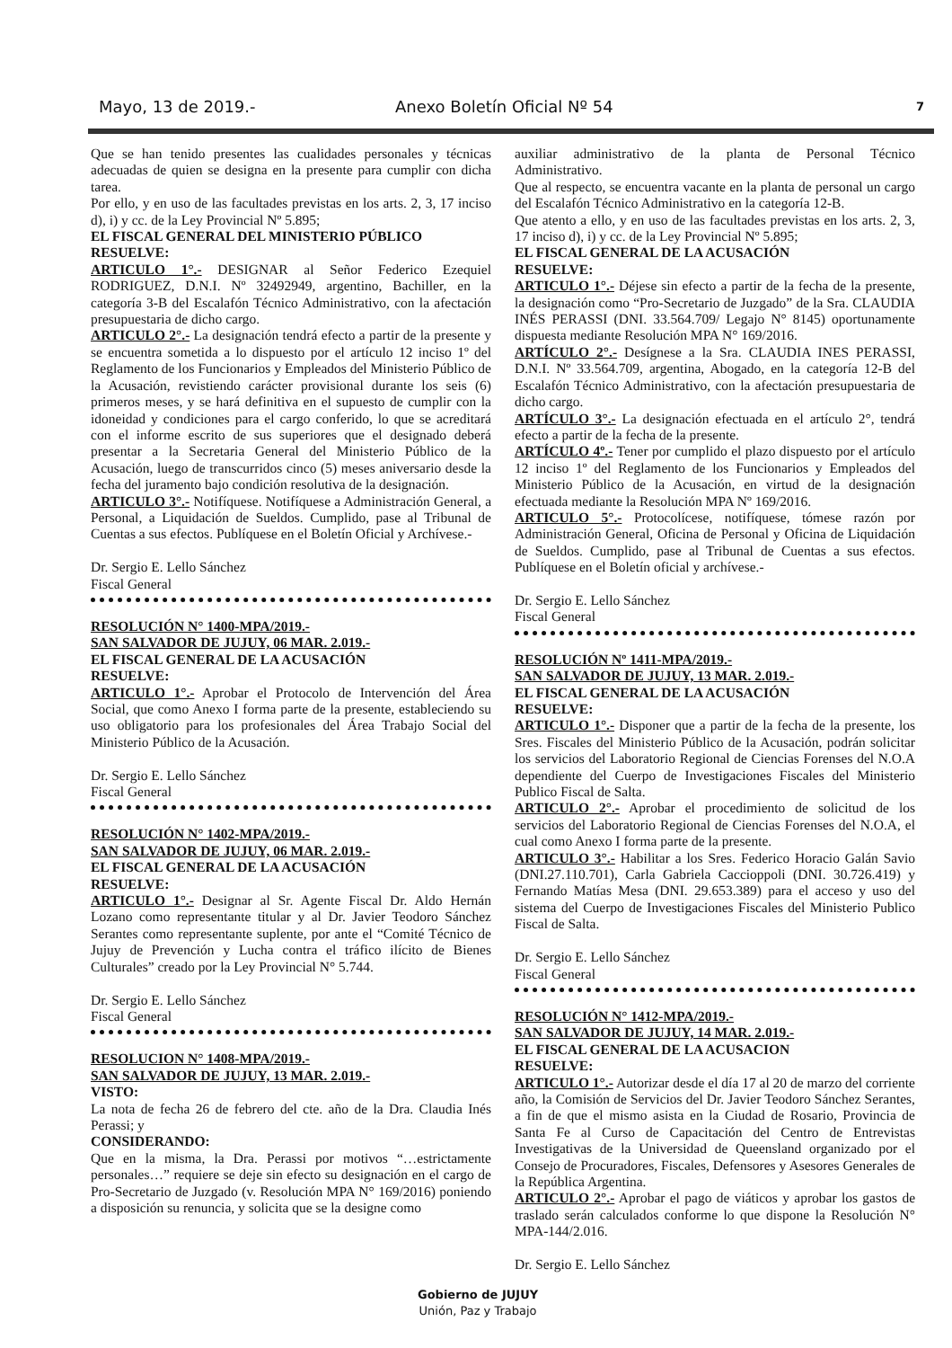Mayo, 13 de 2019.- Anexo Boletín Oficial Nº 54 7
Que se han tenido presentes las cualidades personales y técnicas adecuadas de quien se designa en la presente para cumplir con dicha tarea.
Por ello, y en uso de las facultades previstas en los arts. 2, 3, 17 inciso d), i) y cc. de la Ley Provincial Nº 5.895;
EL FISCAL GENERAL DEL MINISTERIO PÚBLICO
RESUELVE:
ARTICULO 1°.- DESIGNAR al Señor Federico Ezequiel RODRIGUEZ, D.N.I. Nº 32492949, argentino, Bachiller, en la categoría 3-B del Escalafón Técnico Administrativo, con la afectación presupuestaria de dicho cargo.
ARTICULO 2°.- La designación tendrá efecto a partir de la presente y se encuentra sometida a lo dispuesto por el artículo 12 inciso 1º del Reglamento de los Funcionarios y Empleados del Ministerio Público de la Acusación, revistiendo carácter provisional durante los seis (6) primeros meses, y se hará definitiva en el supuesto de cumplir con la idoneidad y condiciones para el cargo conferido, lo que se acreditará con el informe escrito de sus superiores que el designado deberá presentar a la Secretaria General del Ministerio Público de la Acusación, luego de transcurridos cinco (5) meses aniversario desde la fecha del juramento bajo condición resolutiva de la designación.
ARTICULO 3°.- Notifíquese. Notifíquese a Administración General, a Personal, a Liquidación de Sueldos. Cumplido, pase al Tribunal de Cuentas a sus efectos. Publíquese en el Boletín Oficial y Archívese.-
Dr. Sergio E. Lello Sánchez
Fiscal General
RESOLUCIÓN N° 1400-MPA/2019.-
SAN SALVADOR DE JUJUY, 06 MAR. 2.019.-
EL FISCAL GENERAL DE LA ACUSACIÓN
RESUELVE:
ARTICULO 1°.- Aprobar el Protocolo de Intervención del Área Social, que como Anexo I forma parte de la presente, estableciendo su uso obligatorio para los profesionales del Área Trabajo Social del Ministerio Público de la Acusación.
Dr. Sergio E. Lello Sánchez
Fiscal General
RESOLUCIÓN N° 1402-MPA/2019.-
SAN SALVADOR DE JUJUY, 06 MAR. 2.019.-
EL FISCAL GENERAL DE LA ACUSACIÓN
RESUELVE:
ARTICULO 1°.- Designar al Sr. Agente Fiscal Dr. Aldo Hernán Lozano como representante titular y al Dr. Javier Teodoro Sánchez Serantes como representante suplente, por ante el “Comité Técnico de Jujuy de Prevención y Lucha contra el tráfico ilícito de Bienes Culturales” creado por la Ley Provincial N° 5.744.
Dr. Sergio E. Lello Sánchez
Fiscal General
RESOLUCION N° 1408-MPA/2019.-
SAN SALVADOR DE JUJUY, 13 MAR. 2.019.-
VISTO:
La nota de fecha 26 de febrero del cte. año de la Dra. Claudia Inés Perassi; y
CONSIDERANDO:
Que en la misma, la Dra. Perassi por motivos “…estrictamente personales…” requiere se deje sin efecto su designación en el cargo de Pro-Secretario de Juzgado (v. Resolución MPA N° 169/2016) poniendo a disposición su renuncia, y solicita que se la designe como
auxiliar administrativo de la planta de Personal Técnico Administrativo.
Que al respecto, se encuentra vacante en la planta de personal un cargo del Escalafón Técnico Administrativo en la categoría 12-B.
Que atento a ello, y en uso de las facultades previstas en los arts. 2, 3, 17 inciso d), i) y cc. de la Ley Provincial Nº 5.895;
EL FISCAL GENERAL DE LA ACUSACIÓN
RESUELVE:
ARTICULO 1°.- Déjese sin efecto a partir de la fecha de la presente, la designación como “Pro-Secretario de Juzgado” de la Sra. CLAUDIA INÉS PERASSI (DNI. 33.564.709/ Legajo N° 8145) oportunamente dispuesta mediante Resolución MPA N° 169/2016.
ARTÍCULO 2°.- Desígnese a la Sra. CLAUDIA INES PERASSI, D.N.I. Nº 33.564.709, argentina, Abogado, en la categoría 12-B del Escalafón Técnico Administrativo, con la afectación presupuestaria de dicho cargo.
ARTÍCULO 3°.- La designación efectuada en el artículo 2°, tendrá efecto a partir de la fecha de la presente.
ARTÍCULO 4º.- Tener por cumplido el plazo dispuesto por el artículo 12 inciso 1º del Reglamento de los Funcionarios y Empleados del Ministerio Público de la Acusación, en virtud de la designación efectuada mediante la Resolución MPA Nº 169/2016.
ARTICULO 5°.- Protocolícese, notifíquese, tómese razón por Administración General, Oficina de Personal y Oficina de Liquidación de Sueldos. Cumplido, pase al Tribunal de Cuentas a sus efectos. Publíquese en el Boletín oficial y archívese.-
Dr. Sergio E. Lello Sánchez
Fiscal General
RESOLUCIÓN Nº 1411-MPA/2019.-
SAN SALVADOR DE JUJUY, 13 MAR. 2.019.-
EL FISCAL GENERAL DE LA ACUSACIÓN
RESUELVE:
ARTICULO 1°.- Disponer que a partir de la fecha de la presente, los Sres. Fiscales del Ministerio Público de la Acusación, podrán solicitar los servicios del Laboratorio Regional de Ciencias Forenses del N.O.A dependiente del Cuerpo de Investigaciones Fiscales del Ministerio Publico Fiscal de Salta.
ARTICULO 2°.- Aprobar el procedimiento de solicitud de los servicios del Laboratorio Regional de Ciencias Forenses del N.O.A, el cual como Anexo I forma parte de la presente.
ARTICULO 3°.- Habilitar a los Sres. Federico Horacio Galán Savio (DNI.27.110.701), Carla Gabriela Caccioppoli (DNI. 30.726.419) y Fernando Matías Mesa (DNI. 29.653.389) para el acceso y uso del sistema del Cuerpo de Investigaciones Fiscales del Ministerio Publico Fiscal de Salta.
Dr. Sergio E. Lello Sánchez
Fiscal General
RESOLUCIÓN N° 1412-MPA/2019.-
SAN SALVADOR DE JUJUY, 14 MAR. 2.019.-
EL FISCAL GENERAL DE LA ACUSACION
RESUELVE:
ARTICULO 1°.- Autorizar desde el día 17 al 20 de marzo del corriente año, la Comisión de Servicios del Dr. Javier Teodoro Sánchez Serantes, a fin de que el mismo asista en la Ciudad de Rosario, Provincia de Santa Fe al Curso de Capacitación del Centro de Entrevistas Investigativas de la Universidad de Queensland organizado por el Consejo de Procuradores, Fiscales, Defensores y Asesores Generales de la República Argentina.
ARTICULO 2°.- Aprobar el pago de viáticos y aprobar los gastos de traslado serán calculados conforme lo que dispone la Resolución N° MPA-144/2.016.
Dr. Sergio E. Lello Sánchez
Gobierno de JUJUY
Unión, Paz y Trabajo